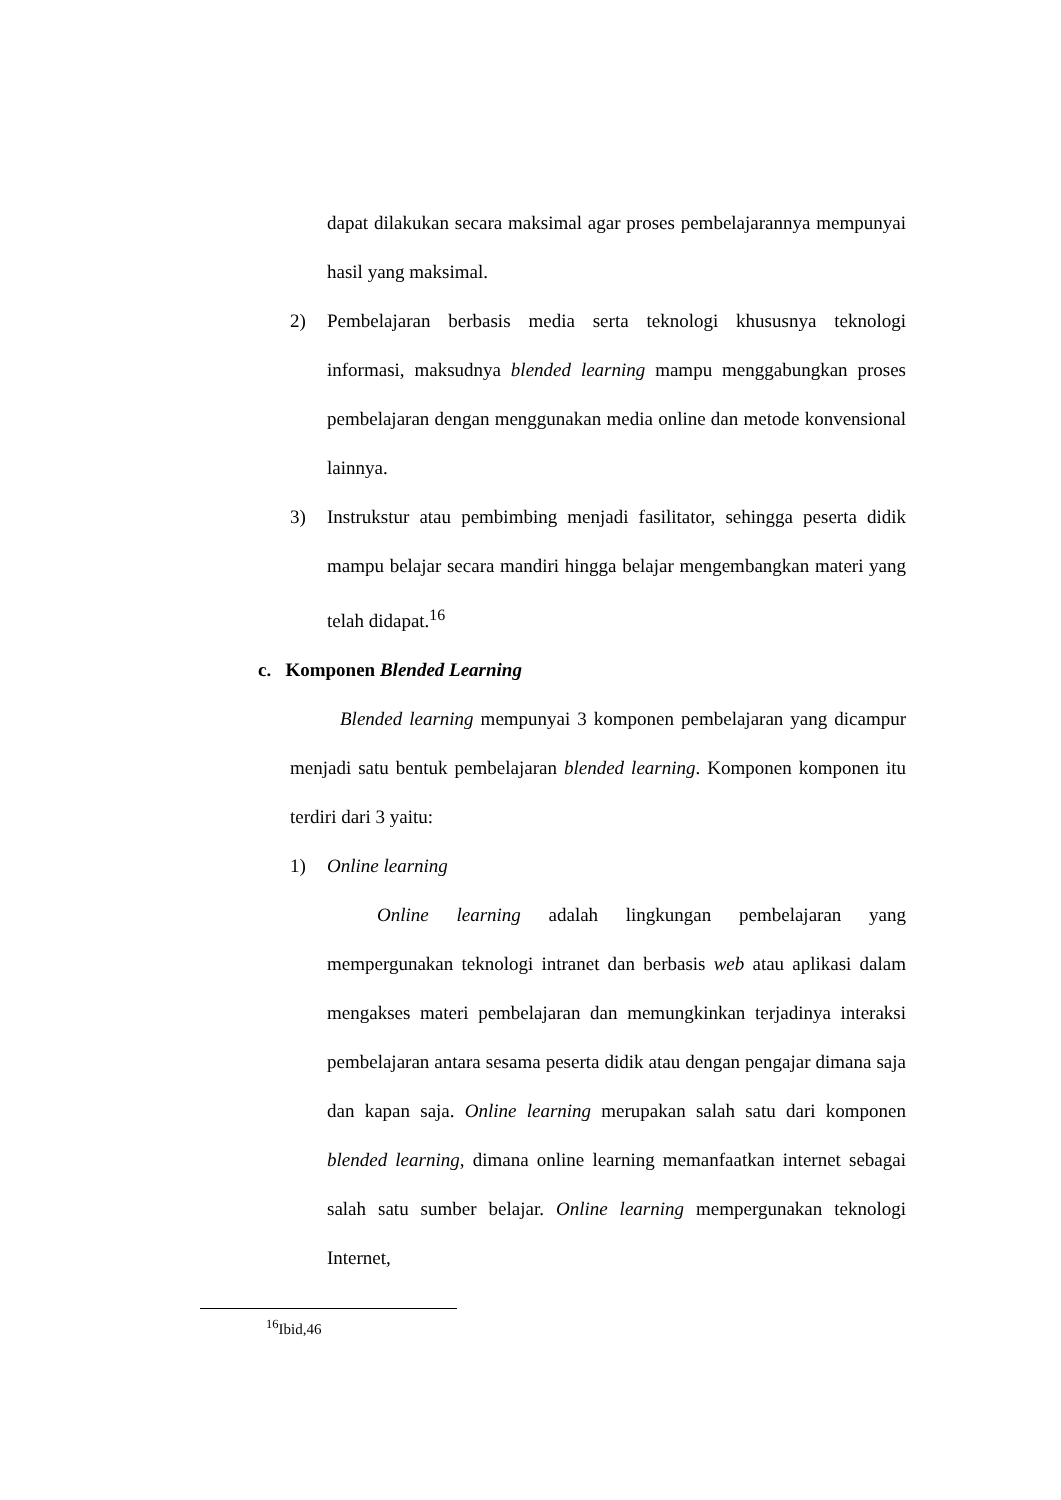dapat dilakukan secara maksimal agar proses pembelajarannya mempunyai hasil yang maksimal.
2) Pembelajaran berbasis media serta teknologi khususnya teknologi informasi, maksudnya blended learning mampu menggabungkan proses pembelajaran dengan menggunakan media online dan metode konvensional lainnya.
3) Instrukstur atau pembimbing menjadi fasilitator, sehingga peserta didik mampu belajar secara mandiri hingga belajar mengembangkan materi yang telah didapat.<sup>16</sup>
c. Komponen Blended Learning
Blended learning mempunyai 3 komponen pembelajaran yang dicampur menjadi satu bentuk pembelajaran blended learning. Komponen komponen itu terdiri dari 3 yaitu:
1) Online learning
Online learning adalah lingkungan pembelajaran yang mempergunakan teknologi intranet dan berbasis web atau aplikasi dalam mengakses materi pembelajaran dan memungkinkan terjadinya interaksi pembelajaran antara sesama peserta didik atau dengan pengajar dimana saja dan kapan saja. Online learning merupakan salah satu dari komponen blended learning, dimana online learning memanfaatkan internet sebagai salah satu sumber belajar. Online learning mempergunakan teknologi Internet,
<sup>16</sup> Ibid,46